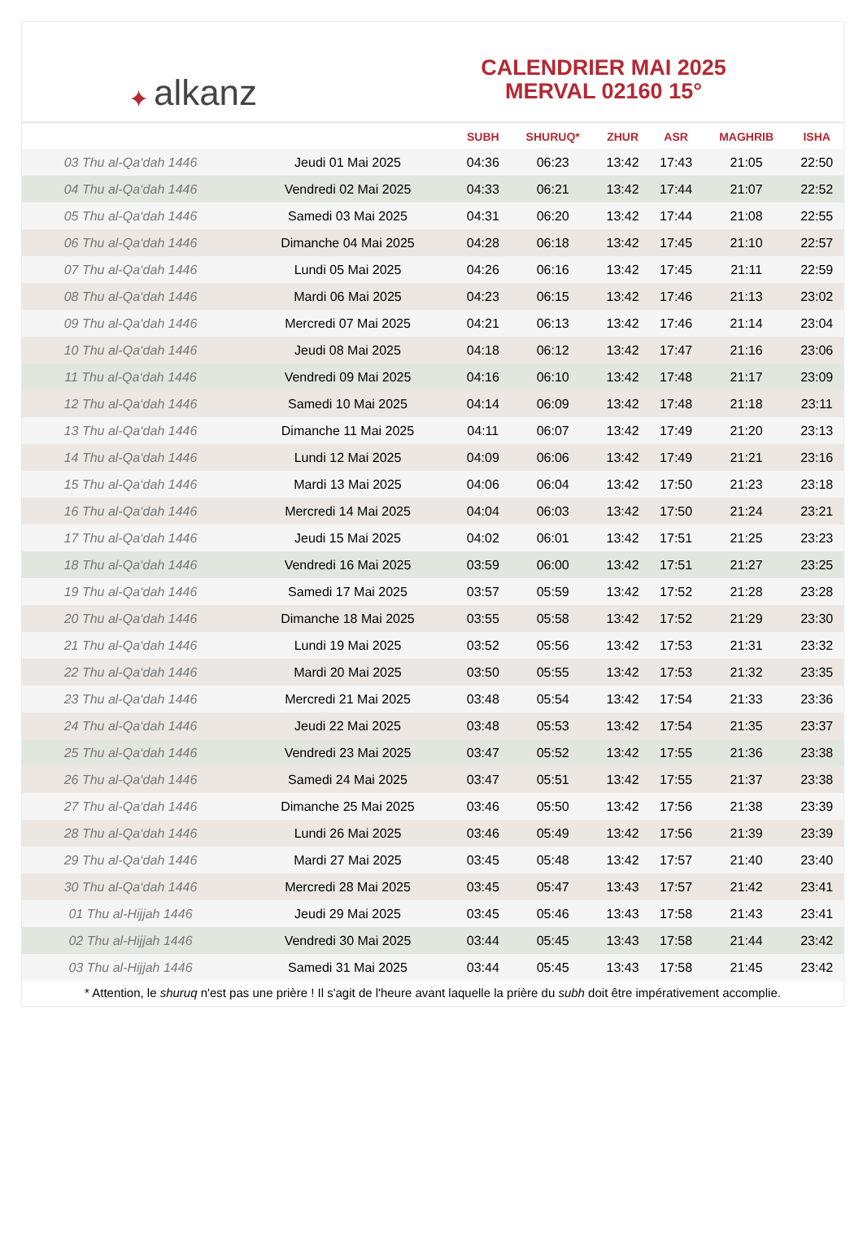✦ alkanz
CALENDRIER MAI 2025
MERVAL 02160 15°
| | | SUBH | SHURUQ* | ZHUR | ASR | MAGHRIB | ISHA |
| --- | --- | --- | --- | --- | --- | --- | --- |
| 03 Thu al-Qa‘dah 1446 | Jeudi 01 Mai 2025 | 04:36 | 06:23 | 13:42 | 17:43 | 21:05 | 22:50 |
| 04 Thu al-Qa‘dah 1446 | Vendredi 02 Mai 2025 | 04:33 | 06:21 | 13:42 | 17:44 | 21:07 | 22:52 |
| 05 Thu al-Qa‘dah 1446 | Samedi 03 Mai 2025 | 04:31 | 06:20 | 13:42 | 17:44 | 21:08 | 22:55 |
| 06 Thu al-Qa‘dah 1446 | Dimanche 04 Mai 2025 | 04:28 | 06:18 | 13:42 | 17:45 | 21:10 | 22:57 |
| 07 Thu al-Qa‘dah 1446 | Lundi 05 Mai 2025 | 04:26 | 06:16 | 13:42 | 17:45 | 21:11 | 22:59 |
| 08 Thu al-Qa‘dah 1446 | Mardi 06 Mai 2025 | 04:23 | 06:15 | 13:42 | 17:46 | 21:13 | 23:02 |
| 09 Thu al-Qa‘dah 1446 | Mercredi 07 Mai 2025 | 04:21 | 06:13 | 13:42 | 17:46 | 21:14 | 23:04 |
| 10 Thu al-Qa‘dah 1446 | Jeudi 08 Mai 2025 | 04:18 | 06:12 | 13:42 | 17:47 | 21:16 | 23:06 |
| 11 Thu al-Qa‘dah 1446 | Vendredi 09 Mai 2025 | 04:16 | 06:10 | 13:42 | 17:48 | 21:17 | 23:09 |
| 12 Thu al-Qa‘dah 1446 | Samedi 10 Mai 2025 | 04:14 | 06:09 | 13:42 | 17:48 | 21:18 | 23:11 |
| 13 Thu al-Qa‘dah 1446 | Dimanche 11 Mai 2025 | 04:11 | 06:07 | 13:42 | 17:49 | 21:20 | 23:13 |
| 14 Thu al-Qa‘dah 1446 | Lundi 12 Mai 2025 | 04:09 | 06:06 | 13:42 | 17:49 | 21:21 | 23:16 |
| 15 Thu al-Qa‘dah 1446 | Mardi 13 Mai 2025 | 04:06 | 06:04 | 13:42 | 17:50 | 21:23 | 23:18 |
| 16 Thu al-Qa‘dah 1446 | Mercredi 14 Mai 2025 | 04:04 | 06:03 | 13:42 | 17:50 | 21:24 | 23:21 |
| 17 Thu al-Qa‘dah 1446 | Jeudi 15 Mai 2025 | 04:02 | 06:01 | 13:42 | 17:51 | 21:25 | 23:23 |
| 18 Thu al-Qa‘dah 1446 | Vendredi 16 Mai 2025 | 03:59 | 06:00 | 13:42 | 17:51 | 21:27 | 23:25 |
| 19 Thu al-Qa‘dah 1446 | Samedi 17 Mai 2025 | 03:57 | 05:59 | 13:42 | 17:52 | 21:28 | 23:28 |
| 20 Thu al-Qa‘dah 1446 | Dimanche 18 Mai 2025 | 03:55 | 05:58 | 13:42 | 17:52 | 21:29 | 23:30 |
| 21 Thu al-Qa‘dah 1446 | Lundi 19 Mai 2025 | 03:52 | 05:56 | 13:42 | 17:53 | 21:31 | 23:32 |
| 22 Thu al-Qa‘dah 1446 | Mardi 20 Mai 2025 | 03:50 | 05:55 | 13:42 | 17:53 | 21:32 | 23:35 |
| 23 Thu al-Qa‘dah 1446 | Mercredi 21 Mai 2025 | 03:48 | 05:54 | 13:42 | 17:54 | 21:33 | 23:36 |
| 24 Thu al-Qa‘dah 1446 | Jeudi 22 Mai 2025 | 03:48 | 05:53 | 13:42 | 17:54 | 21:35 | 23:37 |
| 25 Thu al-Qa‘dah 1446 | Vendredi 23 Mai 2025 | 03:47 | 05:52 | 13:42 | 17:55 | 21:36 | 23:38 |
| 26 Thu al-Qa‘dah 1446 | Samedi 24 Mai 2025 | 03:47 | 05:51 | 13:42 | 17:55 | 21:37 | 23:38 |
| 27 Thu al-Qa‘dah 1446 | Dimanche 25 Mai 2025 | 03:46 | 05:50 | 13:42 | 17:56 | 21:38 | 23:39 |
| 28 Thu al-Qa‘dah 1446 | Lundi 26 Mai 2025 | 03:46 | 05:49 | 13:42 | 17:56 | 21:39 | 23:39 |
| 29 Thu al-Qa‘dah 1446 | Mardi 27 Mai 2025 | 03:45 | 05:48 | 13:42 | 17:57 | 21:40 | 23:40 |
| 30 Thu al-Qa‘dah 1446 | Mercredi 28 Mai 2025 | 03:45 | 05:47 | 13:43 | 17:57 | 21:42 | 23:41 |
| 01 Thu al-Hijjah 1446 | Jeudi 29 Mai 2025 | 03:45 | 05:46 | 13:43 | 17:58 | 21:43 | 23:41 |
| 02 Thu al-Hijjah 1446 | Vendredi 30 Mai 2025 | 03:44 | 05:45 | 13:43 | 17:58 | 21:44 | 23:42 |
| 03 Thu al-Hijjah 1446 | Samedi 31 Mai 2025 | 03:44 | 05:45 | 13:43 | 17:58 | 21:45 | 23:42 |
* Attention, le shuruq n'est pas une prière ! Il s'agit de l'heure avant laquelle la prière du subh doit être impérativement accomplie.